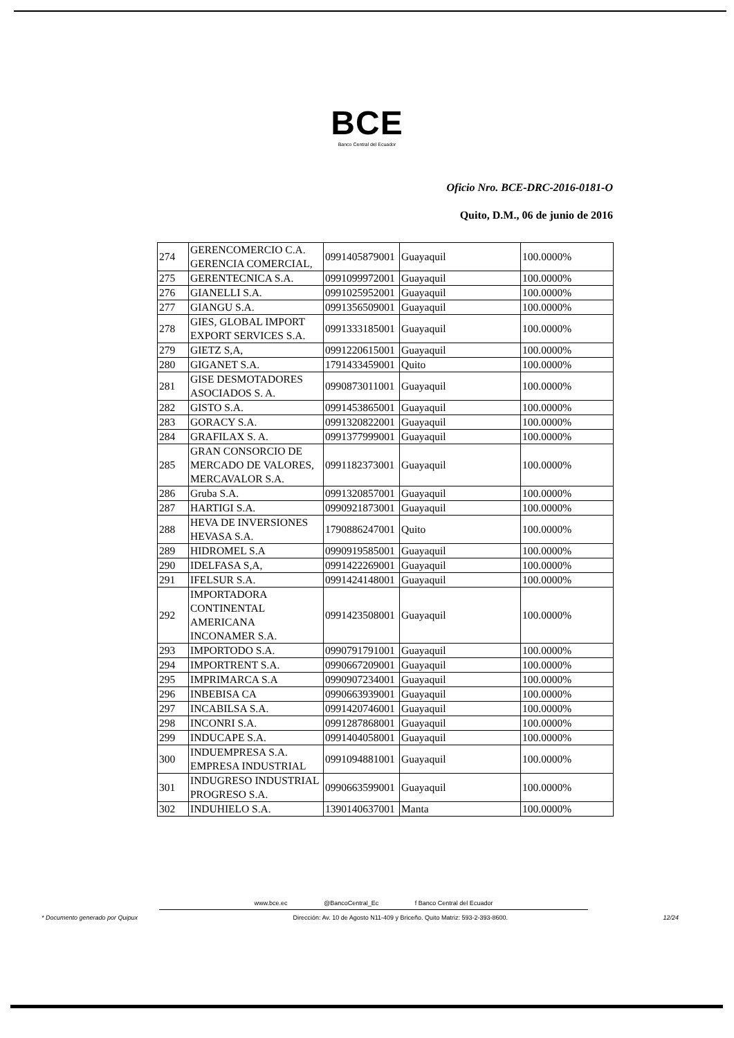BCE
Banco Central del Ecuador
Oficio Nro. BCE-DRC-2016-0181-O
Quito, D.M., 06 de junio de 2016
| 274 | GERENCOMERCIO C.A. GERENCIA COMERCIAL, | 0991405879001 | Guayaquil | 100.0000% |
| 275 | GERENTECNICA S.A. | 0991099972001 | Guayaquil | 100.0000% |
| 276 | GIANELLI S.A. | 0991025952001 | Guayaquil | 100.0000% |
| 277 | GIANGU S.A. | 0991356509001 | Guayaquil | 100.0000% |
| 278 | GIES, GLOBAL IMPORT EXPORT SERVICES S.A. | 0991333185001 | Guayaquil | 100.0000% |
| 279 | GIETZ S,A, | 0991220615001 | Guayaquil | 100.0000% |
| 280 | GIGANET S.A. | 1791433459001 | Quito | 100.0000% |
| 281 | GISE DESMOTADORES ASOCIADOS S. A. | 0990873011001 | Guayaquil | 100.0000% |
| 282 | GISTO S.A. | 0991453865001 | Guayaquil | 100.0000% |
| 283 | GORACY S.A. | 0991320822001 | Guayaquil | 100.0000% |
| 284 | GRAFILAX S. A. | 0991377999001 | Guayaquil | 100.0000% |
| 285 | GRAN CONSORCIO DE MERCADO DE VALORES, MERCAVALOR S.A. | 0991182373001 | Guayaquil | 100.0000% |
| 286 | Gruba S.A. | 0991320857001 | Guayaquil | 100.0000% |
| 287 | HARTIGI S.A. | 0990921873001 | Guayaquil | 100.0000% |
| 288 | HEVA DE INVERSIONES HEVASA S.A. | 1790886247001 | Quito | 100.0000% |
| 289 | HIDROMEL S.A | 0990919585001 | Guayaquil | 100.0000% |
| 290 | IDELFASA S,A, | 0991422269001 | Guayaquil | 100.0000% |
| 291 | IFELSUR S.A. | 0991424148001 | Guayaquil | 100.0000% |
| 292 | IMPORTADORA CONTINENTAL AMERICANA INCONAMER S.A. | 0991423508001 | Guayaquil | 100.0000% |
| 293 | IMPORTODO S.A. | 0990791791001 | Guayaquil | 100.0000% |
| 294 | IMPORTRENT S.A. | 0990667209001 | Guayaquil | 100.0000% |
| 295 | IMPRIMARCA S.A | 0990907234001 | Guayaquil | 100.0000% |
| 296 | INBEBISA CA | 0990663939001 | Guayaquil | 100.0000% |
| 297 | INCABILSA S.A. | 0991420746001 | Guayaquil | 100.0000% |
| 298 | INCONRI S.A. | 0991287868001 | Guayaquil | 100.0000% |
| 299 | INDUCAPE S.A. | 0991404058001 | Guayaquil | 100.0000% |
| 300 | INDUEMPRESA S.A. EMPRESA INDUSTRIAL | 0991094881001 | Guayaquil | 100.0000% |
| 301 | INDUGRESO INDUSTRIAL PROGRESO S.A. | 0990663599001 | Guayaquil | 100.0000% |
| 302 | INDUHIELO S.A. | 1390140637001 | Manta | 100.0000% |
www.bce.ec @BancoCentral_Ec f Banco Central del Ecuador
* Documento generado por Quipux Dirección: Av. 10 de Agosto N11-409 y Briceño. Quito Matriz: 593-2-393-8600. 12/24